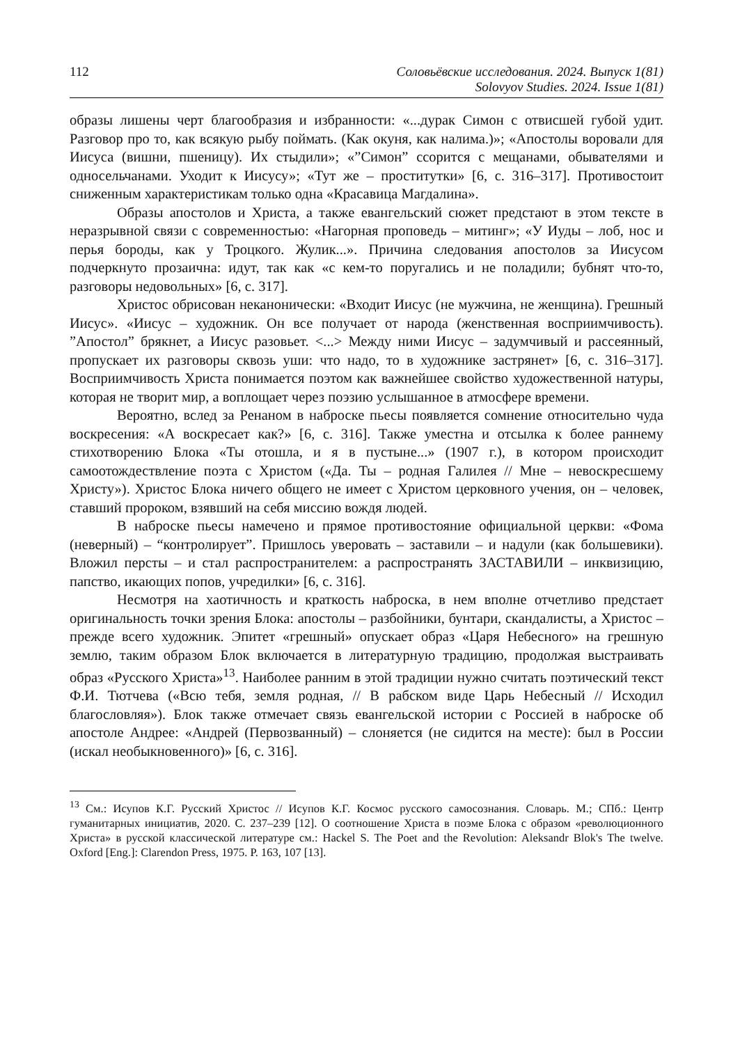112
Соловьёвские исследования. 2024. Выпуск 1(81)
Solovyov Studies. 2024. Issue 1(81)
образы лишены черт благообразия и избранности: «...дурак Симон с отвисшей губой удит. Разговор про то, как всякую рыбу поймать. (Как окуня, как налима.)»; «Апостолы воровали для Иисуса (вишни, пшеницу). Их стыдили»; «”Симон” ссорится с мещанами, обывателями и односельчанами. Уходит к Иисусу»; «Тут же – проститутки» [6, с. 316–317]. Противостоит сниженным характеристикам только одна «Красавица Магдалина».
Образы апостолов и Христа, а также евангельский сюжет предстают в этом тексте в неразрывной связи с современностью: «Нагорная проповедь – митинг»; «У Иуды – лоб, нос и перья бороды, как у Троцкого. Жулик...». Причина следования апостолов за Иисусом подчеркнуто прозаична: идут, так как «с кем-то поругались и не поладили; бубнят что-то, разговоры недовольных» [6, с. 317].
Христос обрисован неканонически: «Входит Иисус (не мужчина, не женщина). Грешный Иисус». «Иисус – художник. Он все получает от народа (женственная восприимчивость). ”Апостол” брякнет, а Иисус разовьет. <...> Между ними Иисус – задумчивый и рассеянный, пропускает их разговоры сквозь уши: что надо, то в художнике застрянет» [6, с. 316–317]. Восприимчивость Христа понимается поэтом как важнейшее свойство художественной натуры, которая не творит мир, а воплощает через поэзию услышанное в атмосфере времени.
Вероятно, вслед за Ренаном в наброске пьесы появляется сомнение относительно чуда воскресения: «А воскресает как?» [6, с. 316]. Также уместна и отсылка к более раннему стихотворению Блока «Ты отошла, и я в пустыне...» (1907 г.), в котором происходит самоотождествление поэта с Христом («Да. Ты – родная Галилея // Мне – невоскресшему Христу»). Христос Блока ничего общего не имеет с Христом церковного учения, он – человек, ставший пророком, взявший на себя миссию вождя людей.
В наброске пьесы намечено и прямое противостояние официальной церкви: «Фома (неверный) – “контролирует”. Пришлось уверовать – заставили – и надули (как большевики). Вложил персты – и стал распространителем: а распространять ЗАСТАВИЛИ – инквизицию, папство, икающих попов, учредилки» [6, с. 316].
Несмотря на хаотичность и краткость наброска, в нем вполне отчетливо предстает оригинальность точки зрения Блока: апостолы – разбойники, бунтари, скандалисты, а Христос – прежде всего художник. Эпитет «грешный» опускает образ «Царя Небесного» на грешную землю, таким образом Блок включается в литературную традицию, продолжая выстраивать образ «Русского Христа»<sup>13</sup>. Наиболее ранним в этой традиции нужно считать поэтический текст Ф.И. Тютчева («Всю тебя, земля родная, // В рабском виде Царь Небесный // Исходил благословляя»). Блок также отмечает связь евангельской истории с Россией в наброске об апостоле Андрее: «Андрей (Первозванный) – слоняется (не сидится на месте): был в России (искал необыкновенного)» [6, с. 316].
<sup>13</sup> См.: Исупов К.Г. Русский Христос // Исупов К.Г. Космос русского самосознания. Словарь. М.; СПб.: Центр гуманитарных инициатив, 2020. С. 237–239 [12]. О соотношение Христа в поэме Блока с образом «революционного Христа» в русской классической литературе см.: Hackel S. The Poet and the Revolution: Aleksandr Blok's The twelve. Oxford [Eng.]: Clarendon Press, 1975. P. 163, 107 [13].